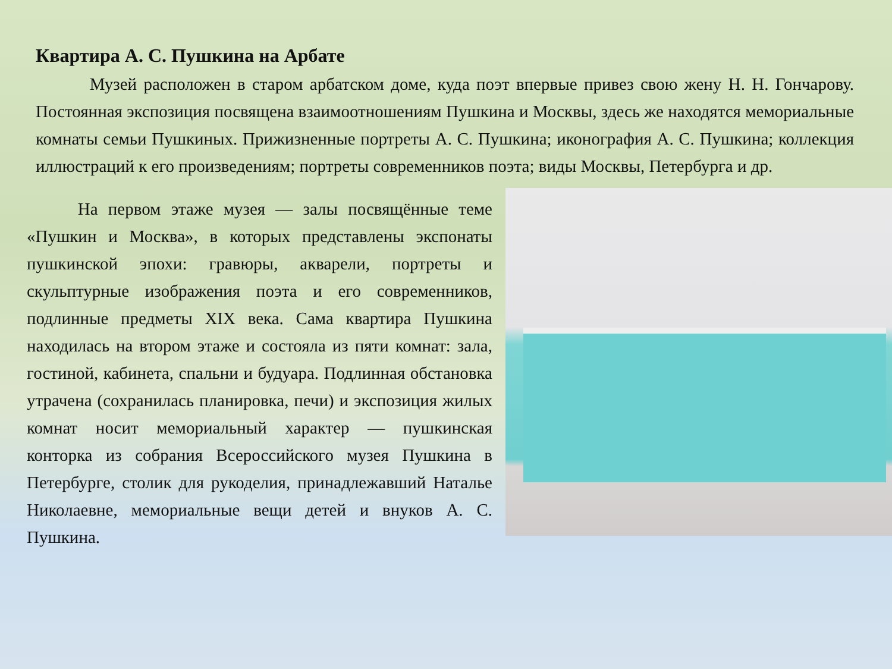Квартира А. С. Пушкина на Арбате
Музей расположен в старом арбатском доме, куда поэт впервые привез свою жену Н. Н. Гончарову. Постоянная экспозиция посвящена взаимоотношениям Пушкина и Москвы, здесь же находятся мемориальные комнаты семьи Пушкиных. Прижизненные портреты А. С. Пушкина; иконография А. С. Пушкина; коллекция иллюстраций к его произведениям; портреты современников поэта; виды Москвы, Петербурга и др.
На первом этаже музея — залы посвящённые теме «Пушкин и Москва», в которых представлены экспонаты пушкинской эпохи: гравюры, акварели, портреты и скульптурные изображения поэта и его современников, подлинные предметы XIX века. Сама квартира Пушкина находилась на втором этаже и состояла из пяти комнат: зала, гостиной, кабинета, спальни и будуара. Подлинная обстановка утрачена (сохранилась планировка, печи) и экспозиция жилых комнат носит мемориальный характер — пушкинская конторка из собрания Всероссийского музея Пушкина в Петербурге, столик для рукоделия, принадлежавший Натальe Николаевне, мемориальные вещи детей и внуков А. С. Пушкина.